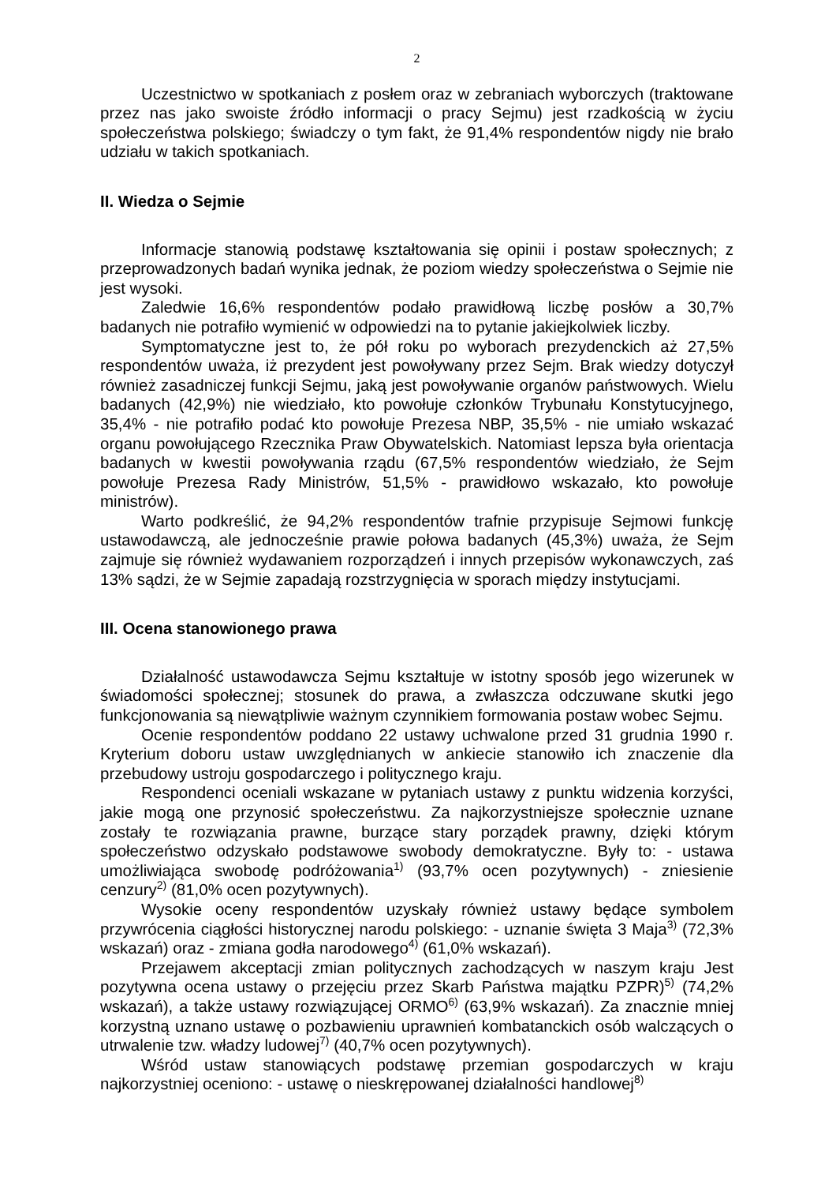2
Uczestnictwo w spotkaniach z posłem oraz w zebraniach wyborczych (traktowane przez nas jako swoiste źródło informacji o pracy Sejmu) jest rzadkością w życiu społeczeństwa polskiego; świadczy o tym fakt, że 91,4% respondentów nigdy nie brało udziału w takich spotkaniach.
II. Wiedza o Sejmie
Informacje stanowią podstawę kształtowania się opinii i postaw społecznych; z przeprowadzonych badań wynika jednak, że poziom wiedzy społeczeństwa o Sejmie nie jest wysoki.
Zaledwie 16,6% respondentów podało prawidłową liczbę posłów a 30,7% badanych nie potrafiło wymienić w odpowiedzi na to pytanie jakiejkolwiek liczby.
Symptomatyczne jest to, że pół roku po wyborach prezydenckich aż 27,5% respondentów uważa, iż prezydent jest powoływany przez Sejm. Brak wiedzy dotyczył również zasadniczej funkcji Sejmu, jaką jest powoływanie organów państwowych. Wielu badanych (42,9%) nie wiedziało, kto powołuje członków Trybunału Konstytucyjnego, 35,4% - nie potrafiło podać kto powołuje Prezesa NBP, 35,5% - nie umiało wskazać organu powołującego Rzecznika Praw Obywatelskich. Natomiast lepsza była orientacja badanych w kwestii powoływania rządu (67,5% respondentów wiedziało, że Sejm powołuje Prezesa Rady Ministrów, 51,5% - prawidłowo wskazało, kto powołuje ministrów).
Warto podkreślić, że 94,2% respondentów trafnie przypisuje Sejmowi funkcję ustawodawczą, ale jednocześnie prawie połowa badanych (45,3%) uważa, że Sejm zajmuje się również wydawaniem rozporządzeń i innych przepisów wykonawczych, zaś 13% sądzi, że w Sejmie zapadają rozstrzygnięcia w sporach między instytucjami.
III. Ocena stanowionego prawa
Działalność ustawodawcza Sejmu kształtuje w istotny sposób jego wizerunek w świadomości społecznej; stosunek do prawa, a zwłaszcza odczuwane skutki jego funkcjonowania są niewątpliwie ważnym czynnikiem formowania postaw wobec Sejmu.
Ocenie respondentów poddano 22 ustawy uchwalone przed 31 grudnia 1990 r. Kryterium doboru ustaw uwzględnianych w ankiecie stanowiło ich znaczenie dla przebudowy ustroju gospodarczego i politycznego kraju.
Respondenci oceniali wskazane w pytaniach ustawy z punktu widzenia korzyści, jakie mogą one przynosić społeczeństwu. Za najkorzystniejsze społecznie uznane zostały te rozwiązania prawne, burzące stary porządek prawny, dzięki którym społeczeństwo odzyskało podstawowe swobody demokratyczne. Były to: - ustawa umożliwiająca swobodę podróżowania<sup>1)</sup> (93,7% ocen pozytywnych) - zniesienie cenzury<sup>2)</sup> (81,0% ocen pozytywnych).
Wysokie oceny respondentów uzyskały również ustawy będące symbolem przywrócenia ciągłości historycznej narodu polskiego: - uznanie święta 3 Maja<sup>3)</sup> (72,3% wskazań) oraz - zmiana godła narodowego<sup>4)</sup> (61,0% wskazań).
Przejawem akceptacji zmian politycznych zachodzących w naszym kraju Jest pozytywna ocena ustawy o przejęciu przez Skarb Państwa majątku PZPR)<sup>5)</sup> (74,2% wskazań), a także ustawy rozwiązującej ORMO<sup>6)</sup> (63,9% wskazań). Za znacznie mniej korzystną uznano ustawę o pozbawieniu uprawnień kombatanckich osób walczących o utrwalenie tzw. władzy ludowej<sup>7)</sup> (40,7% ocen pozytywnych).
Wśród ustaw stanowiących podstawę przemian gospodarczych w kraju najkorzystniej oceniono: - ustawę o nieskrępowanej działalności handlowej<sup>8)</sup>